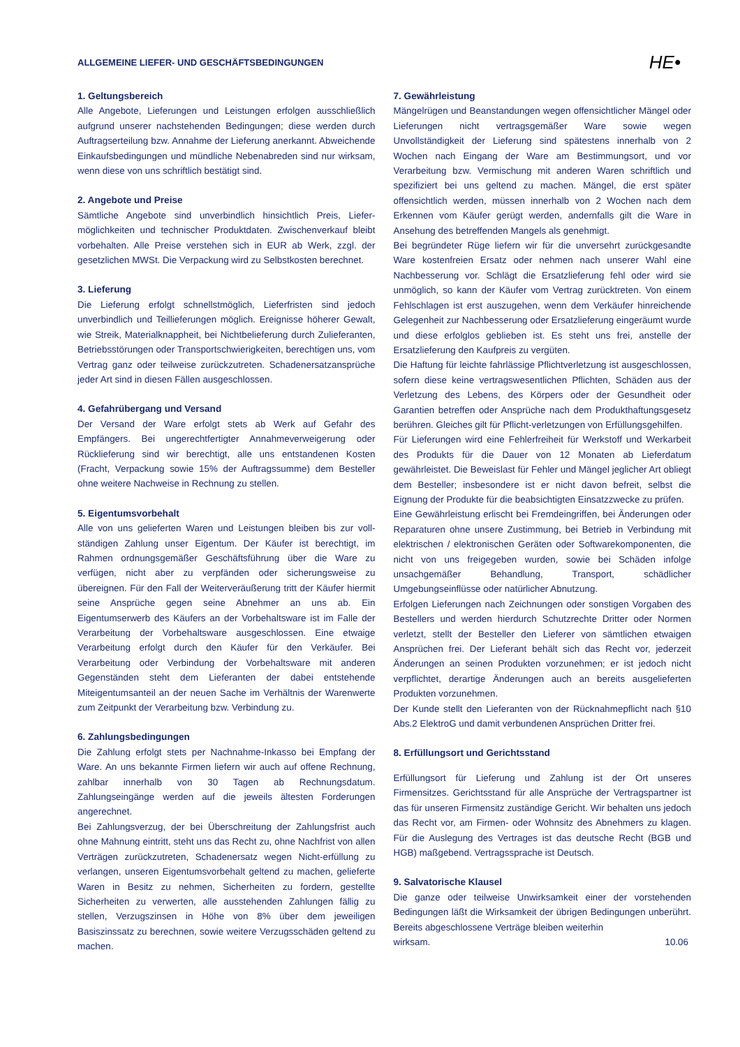ALLGEMEINE LIEFER- UND GESCHÄFTSBEDINGUNGEN
HE•
1. Geltungsbereich
Alle Angebote, Lieferungen und Leistungen erfolgen ausschließlich aufgrund unserer nachstehenden Bedingungen; diese werden durch Auftragserteilung bzw. Annahme der Lieferung anerkannt. Abweichende Einkaufsbedingungen und mündliche Nebenabreden sind nur wirksam, wenn diese von uns schriftlich bestätigt sind.
2. Angebote und Preise
Sämtliche Angebote sind unverbindlich hinsichtlich Preis, Liefer-möglichkeiten und technischer Produktdaten. Zwischenverkauf bleibt vorbehalten. Alle Preise verstehen sich in EUR ab Werk, zzgl. der gesetzlichen MWSt. Die Verpackung wird zu Selbstkosten berechnet.
3. Lieferung
Die Lieferung erfolgt schnellstmöglich, Lieferfristen sind jedoch unverbindlich und Teillieferungen möglich. Ereignisse höherer Gewalt, wie Streik, Materialknappheit, bei Nichtbelieferung durch Zulieferanten, Betriebsstörungen oder Transportschwierigkeiten, berechtigen uns, vom Vertrag ganz oder teilweise zurückzutreten. Schadenersatzansprüche jeder Art sind in diesen Fällen ausgeschlossen.
4. Gefahrübergang und Versand
Der Versand der Ware erfolgt stets ab Werk auf Gefahr des Empfängers. Bei ungerechtfertigter Annahmeverweigerung oder Rücklieferung sind wir berechtigt, alle uns entstandenen Kosten (Fracht, Verpackung sowie 15% der Auftragssumme) dem Besteller ohne weitere Nachweise in Rechnung zu stellen.
5. Eigentumsvorbehalt
Alle von uns gelieferten Waren und Leistungen bleiben bis zur voll-ständigen Zahlung unser Eigentum. Der Käufer ist berechtigt, im Rahmen ordnungsgemäßer Geschäftsführung über die Ware zu verfügen, nicht aber zu verpfänden oder sicherungsweise zu übereignen. Für den Fall der Weiterveräußerung tritt der Käufer hiermit seine Ansprüche gegen seine Abnehmer an uns ab. Ein Eigentumserwerb des Käufers an der Vorbehaltsware ist im Falle der Verarbeitung der Vorbehaltsware ausgeschlossen. Eine etwaige Verarbeitung erfolgt durch den Käufer für den Verkäufer. Bei Verarbeitung oder Verbindung der Vorbehaltsware mit anderen Gegenständen steht dem Lieferanten der dabei entstehende Miteigentumsanteil an der neuen Sache im Verhältnis der Warenwerte zum Zeitpunkt der Verarbeitung bzw. Verbindung zu.
6. Zahlungsbedingungen
Die Zahlung erfolgt stets per Nachnahme-Inkasso bei Empfang der Ware. An uns bekannte Firmen liefern wir auch auf offene Rechnung, zahlbar innerhalb von 30 Tagen ab Rechnungsdatum. Zahlungseingänge werden auf die jeweils ältesten Forderungen angerechnet.
Bei Zahlungsverzug, der bei Überschreitung der Zahlungsfrist auch ohne Mahnung eintritt, steht uns das Recht zu, ohne Nachfrist von allen Verträgen zurückzutreten, Schadenersatz wegen Nicht-erfüllung zu verlangen, unseren Eigentumsvorbehalt geltend zu machen, gelieferte Waren in Besitz zu nehmen, Sicherheiten zu fordern, gestellte Sicherheiten zu verwerten, alle ausstehenden Zahlungen fällig zu stellen, Verzugszinsen in Höhe von 8% über dem jeweiligen Basiszinssatz zu berechnen, sowie weitere Verzugsschäden geltend zu machen.
7. Gewährleistung
Mängelrügen und Beanstandungen wegen offensichtlicher Mängel oder Lieferungen nicht vertragsgemäßer Ware sowie wegen Unvollständigkeit der Lieferung sind spätestens innerhalb von 2 Wochen nach Eingang der Ware am Bestimmungsort, und vor Verarbeitung bzw. Vermischung mit anderen Waren schriftlich und spezifiziert bei uns geltend zu machen. Mängel, die erst später offensichtlich werden, müssen innerhalb von 2 Wochen nach dem Erkennen vom Käufer gerügt werden, andernfalls gilt die Ware in Ansehung des betreffenden Mangels als genehmigt.
Bei begründeter Rüge liefern wir für die unversehrt zurückgesandte Ware kostenfreien Ersatz oder nehmen nach unserer Wahl eine Nachbesserung vor. Schlägt die Ersatzlieferung fehl oder wird sie unmöglich, so kann der Käufer vom Vertrag zurücktreten. Von einem Fehlschlagen ist erst auszugehen, wenn dem Verkäufer hinreichende Gelegenheit zur Nachbesserung oder Ersatzlieferung eingeräumt wurde und diese erfolglos geblieben ist. Es steht uns frei, anstelle der Ersatzlieferung den Kaufpreis zu vergüten.
Die Haftung für leichte fahrlässige Pflichtverletzung ist ausgeschlossen, sofern diese keine vertragswesentlichen Pflichten, Schäden aus der Verletzung des Lebens, des Körpers oder der Gesundheit oder Garantien betreffen oder Ansprüche nach dem Produkthaftungsgesetz berühren. Gleiches gilt für Pflicht-verletzungen von Erfüllungsgehilfen.
Für Lieferungen wird eine Fehlerfreiheit für Werkstoff und Werkarbeit des Produkts für die Dauer von 12 Monaten ab Lieferdatum gewährleistet. Die Beweislast für Fehler und Mängel jeglicher Art obliegt dem Besteller; insbesondere ist er nicht davon befreit, selbst die Eignung der Produkte für die beabsichtigten Einsatzzwecke zu prüfen.
Eine Gewährleistung erlischt bei Fremdeingriffen, bei Änderungen oder Reparaturen ohne unsere Zustimmung, bei Betrieb in Verbindung mit elektrischen / elektronischen Geräten oder Softwarekomponenten, die nicht von uns freigegeben wurden, sowie bei Schäden infolge unsachgemäßer Behandlung, Transport, schädlicher Umgebungseinflüsse oder natürlicher Abnutzung.
Erfolgen Lieferungen nach Zeichnungen oder sonstigen Vorgaben des Bestellers und werden hierdurch Schutzrechte Dritter oder Normen verletzt, stellt der Besteller den Lieferer von sämtlichen etwaigen Ansprüchen frei. Der Lieferant behält sich das Recht vor, jederzeit Änderungen an seinen Produkten vorzunehmen; er ist jedoch nicht verpflichtet, derartige Änderungen auch an bereits ausgelieferten Produkten vorzunehmen.
Der Kunde stellt den Lieferanten von der Rücknahmepflicht nach §10 Abs.2 ElektroG und damit verbundenen Ansprüchen Dritter frei.
8. Erfüllungsort und Gerichtsstand
Erfüllungsort für Lieferung und Zahlung ist der Ort unseres Firmensitzes. Gerichtsstand für alle Ansprüche der Vertragspartner ist das für unseren Firmensitz zuständige Gericht. Wir behalten uns jedoch das Recht vor, am Firmen- oder Wohnsitz des Abnehmers zu klagen. Für die Auslegung des Vertrages ist das deutsche Recht (BGB und HGB) maßgebend. Vertragssprache ist Deutsch.
9. Salvatorische Klausel
Die ganze oder teilweise Unwirksamkeit einer der vorstehenden Bedingungen läßt die Wirksamkeit der übrigen Bedingungen unberührt. Bereits abgeschlossene Verträge bleiben weiterhin
wirksam. 10.06